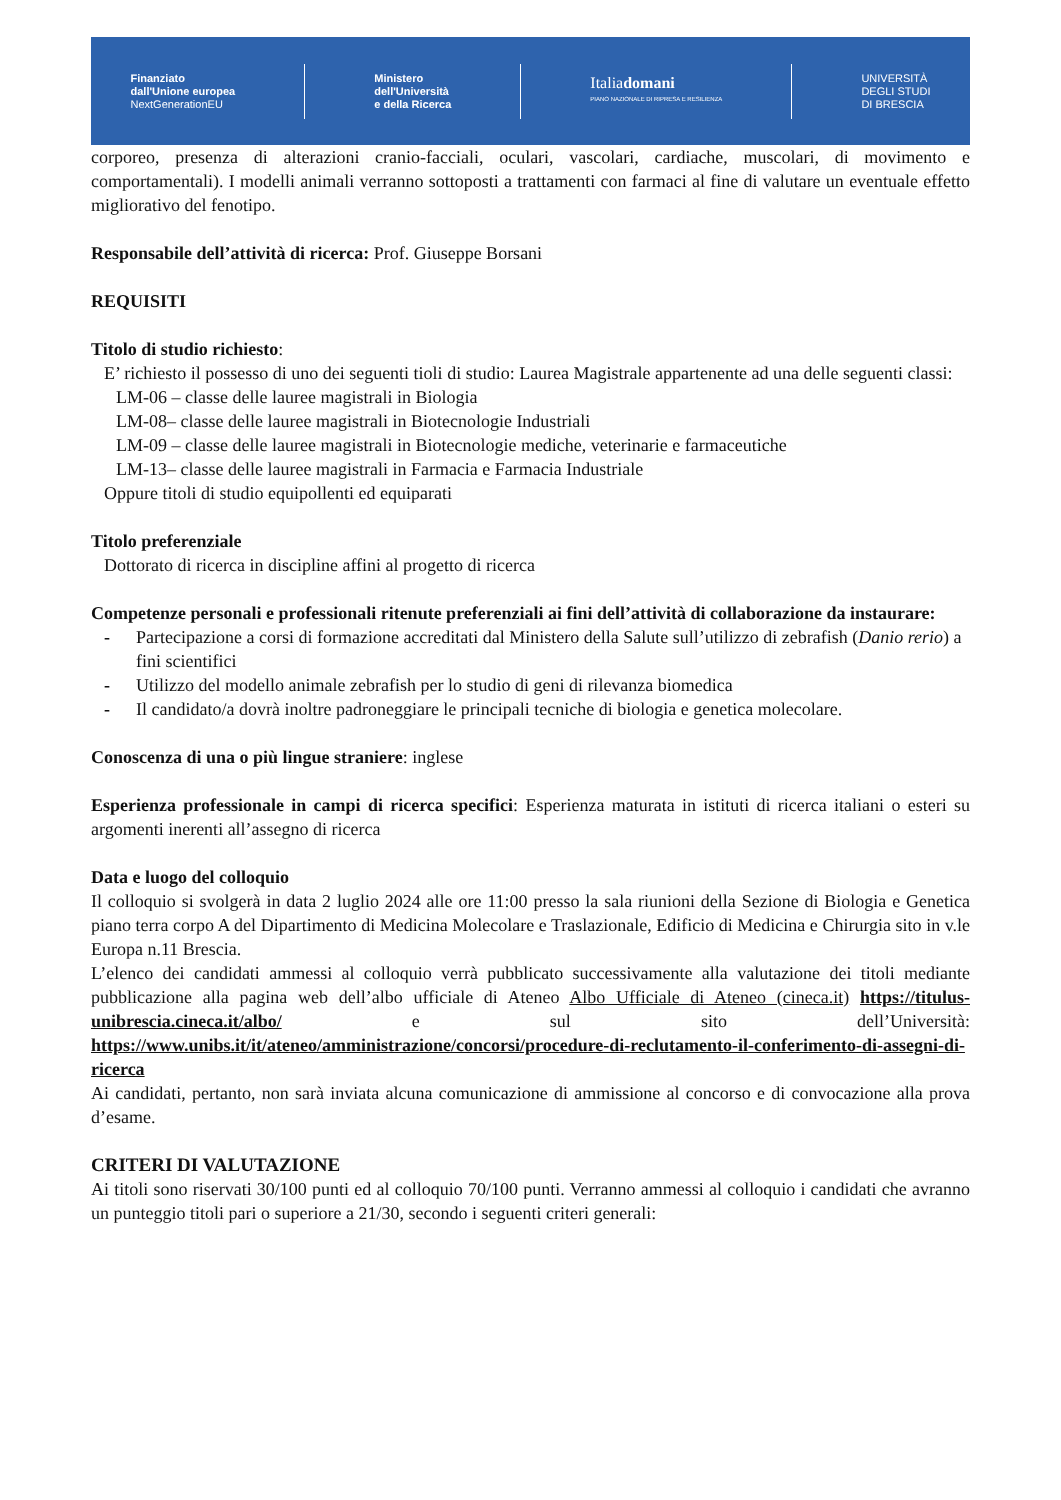Finanziato
dall'Unione europea
NextGenerationEU
Ministero
dell'Università
e della Ricerca
Italiadomani
PIANO NAZIONALE DI RIPRESA E RESILIENZA
UNIVERSITÀ
DEGLI STUDI
DI BRESCIA
corporeo, presenza di alterazioni cranio-facciali, oculari, vascolari, cardiache, muscolari, di movimento e comportamentali). I modelli animali verranno sottoposti a trattamenti con farmaci al fine di valutare un eventuale effetto migliorativo del fenotipo.
Responsabile dell’attività di ricerca: Prof. Giuseppe Borsani
REQUISITI
Titolo di studio richiesto:
E’ richiesto il possesso di uno dei seguenti tioli di studio: Laurea Magistrale appartenente ad una delle seguenti classi:
LM-06 – classe delle lauree magistrali in Biologia
LM-08– classe delle lauree magistrali in Biotecnologie Industriali
LM-09 – classe delle lauree magistrali in Biotecnologie mediche, veterinarie e farmaceutiche
LM-13– classe delle lauree magistrali in Farmacia e Farmacia Industriale
Oppure titoli di studio equipollenti ed equiparati
Titolo preferenziale
Dottorato di ricerca in discipline affini al progetto di ricerca
Competenze personali e professionali ritenute preferenziali ai fini dell’attività di collaborazione da instaurare:
- Partecipazione a corsi di formazione accreditati dal Ministero della Salute sull’utilizzo di zebrafish (Danio rerio) a fini scientifici
- Utilizzo del modello animale zebrafish per lo studio di geni di rilevanza biomedica
- Il candidato/a dovrà inoltre padroneggiare le principali tecniche di biologia e genetica molecolare.
Conoscenza di una o più lingue straniere: inglese
Esperienza professionale in campi di ricerca specifici: Esperienza maturata in istituti di ricerca italiani o esteri su argomenti inerenti all’assegno di ricerca
Data e luogo del colloquio
Il colloquio si svolgerà in data 2 luglio 2024 alle ore 11:00 presso la sala riunioni della Sezione di Biologia e Genetica piano terra corpo A del Dipartimento di Medicina Molecolare e Traslazionale, Edificio di Medicina e Chirurgia sito in v.le Europa n.11 Brescia.
L’elenco dei candidati ammessi al colloquio verrà pubblicato successivamente alla valutazione dei titoli mediante pubblicazione alla pagina web dell’albo ufficiale di Ateneo Albo Ufficiale di Ateneo (cineca.it) https://titulus-unibrescia.cineca.it/albo/ e sul sito dell’Università: https://www.unibs.it/it/ateneo/amministrazione/concorsi/procedure-di-reclutamento-il-conferimento-di-assegni-di-ricerca
Ai candidati, pertanto, non sarà inviata alcuna comunicazione di ammissione al concorso e di convocazione alla prova d’esame.
CRITERI DI VALUTAZIONE
Ai titoli sono riservati 30/100 punti ed al colloquio 70/100 punti. Verranno ammessi al colloquio i candidati che avranno un punteggio titoli pari o superiore a 21/30, secondo i seguenti criteri generali: